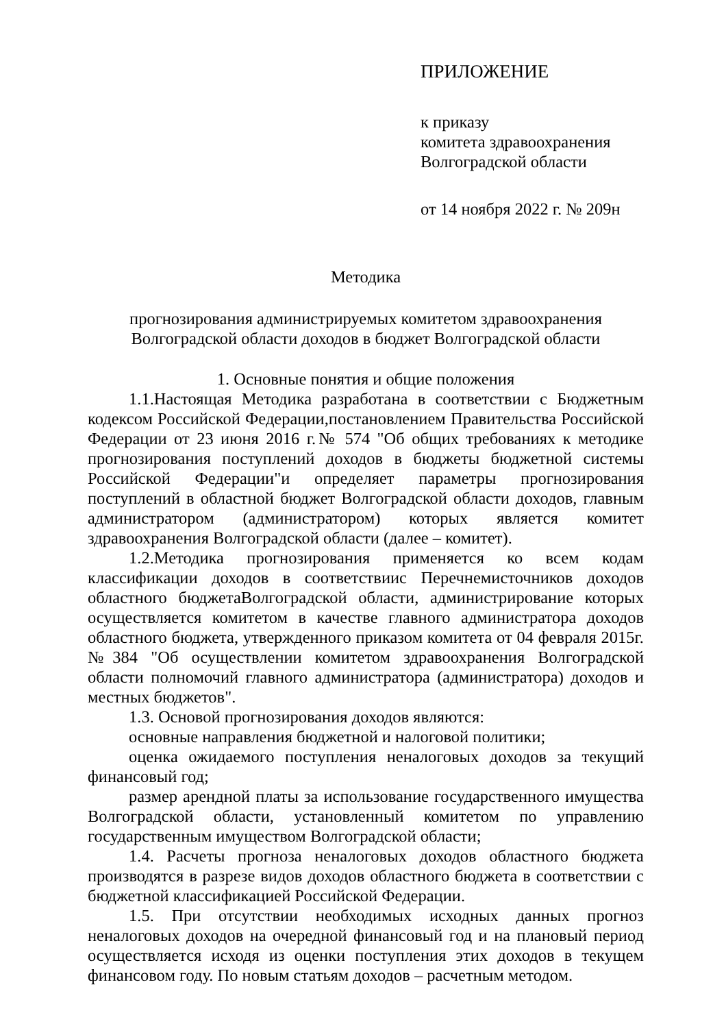ПРИЛОЖЕНИЕ
к приказу
комитета здравоохранения
Волгоградской области
от 14 ноября 2022 г. № 209н
Методика
прогнозирования администрируемых комитетом здравоохранения
Волгоградской области доходов в бюджет Волгоградской области
1. Основные понятия и общие положения
1.1.Настоящая Методика разработана в соответствии с Бюджетным кодексом Российской Федерации,постановлением Правительства Российской Федерации от 23 июня 2016 г.№ 574 "Об общих требованиях к методике прогнозирования поступлений доходов в бюджеты бюджетной системы Российской Федерации"и определяет параметры прогнозирования поступлений в областной бюджет Волгоградской области доходов, главным администратором (администратором) которых является комитет здравоохранения Волгоградской области (далее – комитет).
1.2.Методика прогнозирования применяется ко всем кодам классификации доходов в соответствиис Перечнемисточников доходов областного бюджетаВолгоградской области, администрирование которых осуществляется комитетом в качестве главного администратора доходов областного бюджета, утвержденного приказом комитета от 04 февраля 2015г. №384 "Об осуществлении комитетом здравоохранения Волгоградской области полномочий главного администратора (администратора) доходов и местных бюджетов".
1.3. Основой прогнозирования доходов являются:
основные направления бюджетной и налоговой политики;
оценка ожидаемого поступления неналоговых доходов за текущий финансовый год;
размер арендной платы за использование государственного имущества Волгоградской области, установленный комитетом по управлению государственным имуществом Волгоградской области;
1.4. Расчеты прогноза неналоговых доходов областного бюджета производятся в разрезе видов доходов областного бюджета в соответствии с бюджетной классификацией Российской Федерации.
1.5. При отсутствии необходимых исходных данных прогноз неналоговых доходов на очередной финансовый год и на плановый период осуществляется исходя из оценки поступления этих доходов в текущем финансовом году. По новым статьям доходов – расчетным методом.